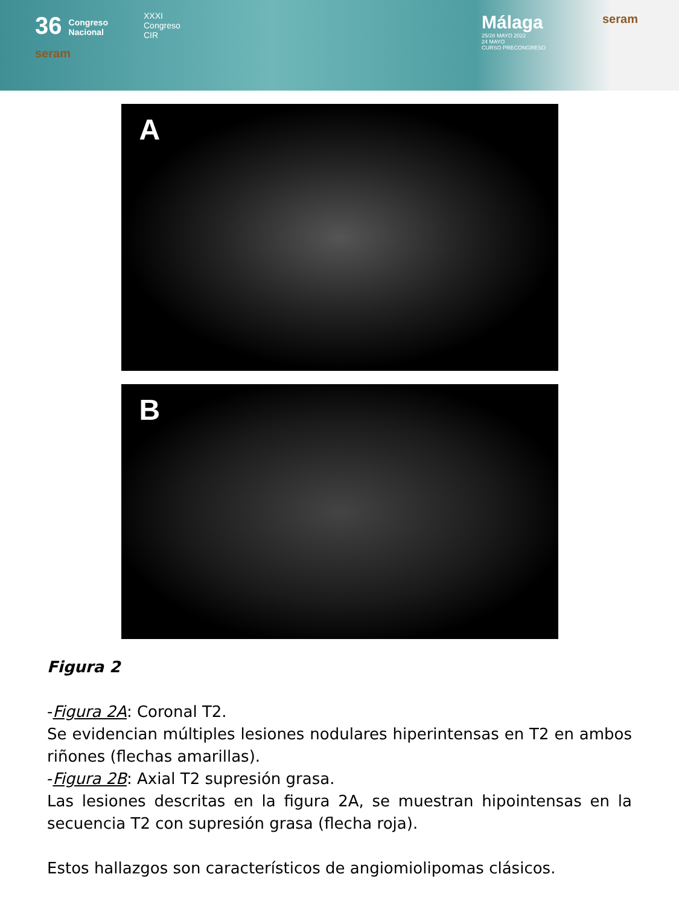36 Congreso
Nacional
seram
XXXI
Congreso
CIR
Málaga
25/28 MAYO 2022
24 MAYO
CURSO PRECONGRESO
seram
A
B
Figura 2
-Figura 2A: Coronal T2.
Se evidencian múltiples lesiones nodulares hiperintensas en T2 en ambos riñones (flechas amarillas).
-Figura 2B: Axial T2 supresión grasa.
Las lesiones descritas en la figura 2A, se muestran hipointensas en la secuencia T2 con supresión grasa (flecha roja).
Estos hallazgos son característicos de angiomiolipomas clásicos.